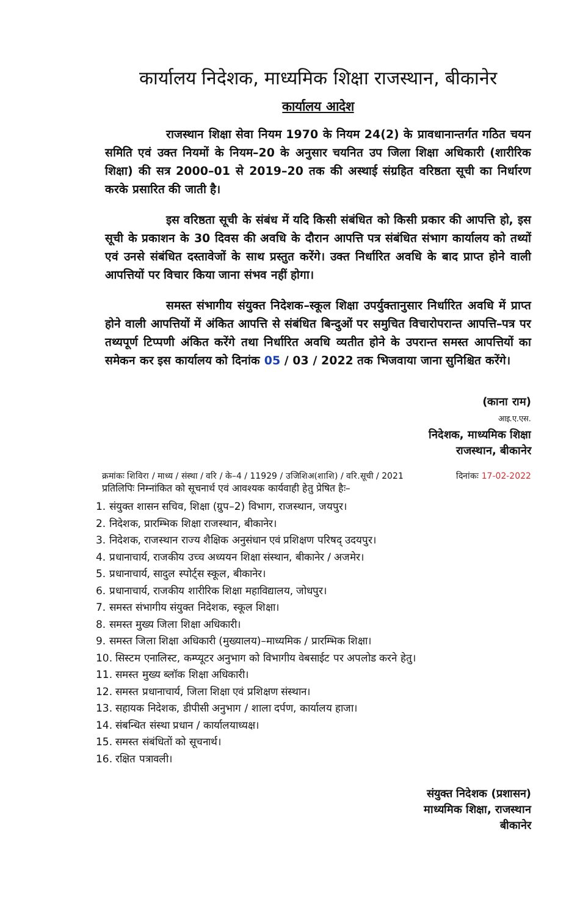कार्यालय निदेशक, माध्यमिक शिक्षा राजस्थान, बीकानेर
कार्यालय आदेश
राजस्थान शिक्षा सेवा नियम 1970 के नियम 24(2) के प्रावधानान्तर्गत गठित चयन समिति एवं उक्त नियमों के नियम–20 के अनुसार चयनित उप जिला शिक्षा अधिकारी (शारीरिक शिक्षा) की सत्र 2000–01 से 2019–20 तक की अस्थाई संग्रहित वरिष्ठता सूची का निर्धारण करके प्रसारित की जाती है।
इस वरिष्ठता सूची के संबंध में यदि किसी संबंधित को किसी प्रकार की आपत्ति हो, इस सूची के प्रकाशन के 30 दिवस की अवधि के दौरान आपत्ति पत्र संबंधित संभाग कार्यालय को तथ्यों एवं उनसे संबंधित दस्तावेजों के साथ प्रस्तुत करेंगे। उक्त निर्धारित अवधि के बाद प्राप्त होने वाली आपत्तियों पर विचार किया जाना संभव नहीं होगा।
समस्त संभागीय संयुक्त निदेशक–स्कूल शिक्षा उपर्युक्तानुसार निर्धारित अवधि में प्राप्त होने वाली आपत्तियों में अंकित आपत्ति से संबंधित बिन्दुओं पर समुचित विचारोपरान्त आपत्ति–पत्र पर तथ्यपूर्ण टिप्पणी अंकित करेंगे तथा निर्धारित अवधि व्यतीत होने के उपरान्त समस्त आपत्तियों का समेकन कर इस कार्यालय को दिनांक 05 / 03 / 2022 तक भिजवाया जाना सुनिश्चित करेंगे।
(काना राम)
आइ.ए.एस.
निदेशक, माध्यमिक शिक्षा
राजस्थान, बीकानेर
क्रमांकः शिविरा / माध्य / संस्था / वरि / के–4 / 11929 / उजिशिअ(शाशि) / वरि.सूची / 2021 दिनांकः 17-02-2022
प्रतिलिपिः निम्नांकित को सूचनार्थ एवं आवश्यक कार्यवाही हेतु प्रेषित हैः–
1. संयुक्त शासन सचिव, शिक्षा (ग्रुप–2) विभाग, राजस्थान, जयपुर।
2. निदेशक, प्रारम्भिक शिक्षा राजस्थान, बीकानेर।
3. निदेशक, राजस्थान राज्य शैक्षिक अनुसंधान एवं प्रशिक्षण परिषद् उदयपुर।
4. प्रधानाचार्य, राजकीय उच्च अध्ययन शिक्षा संस्थान, बीकानेर / अजमेर।
5. प्रधानाचार्य, सादुल स्पोर्ट्स स्कूल, बीकानेर।
6. प्रधानाचार्य, राजकीय शारीरिक शिक्षा महाविद्यालय, जोधपुर।
7. समस्त संभागीय संयुक्त निदेशक, स्कूल शिक्षा।
8. समस्त मुख्य जिला शिक्षा अधिकारी।
9. समस्त जिला शिक्षा अधिकारी (मुख्यालय)–माध्यमिक / प्रारम्भिक शिक्षा।
10. सिस्टम एनालिस्ट, कम्प्यूटर अनुभाग को विभागीय वेबसाईट पर अपलोड करने हेतु।
11. समस्त मुख्य ब्लॉक शिक्षा अधिकारी।
12. समस्त प्रधानाचार्य, जिला शिक्षा एवं प्रशिक्षण संस्थान।
13. सहायक निदेशक, डीपीसी अनुभाग / शाला दर्पण, कार्यालय हाजा।
14. संबन्धित संस्था प्रधान / कार्यालयाध्यक्ष।
15. समस्त संबंधितों को सूचनार्थ।
16. रक्षित पत्रावली।
संयुक्त निदेशक (प्रशासन)
माध्यमिक शिक्षा, राजस्थान
बीकानेर